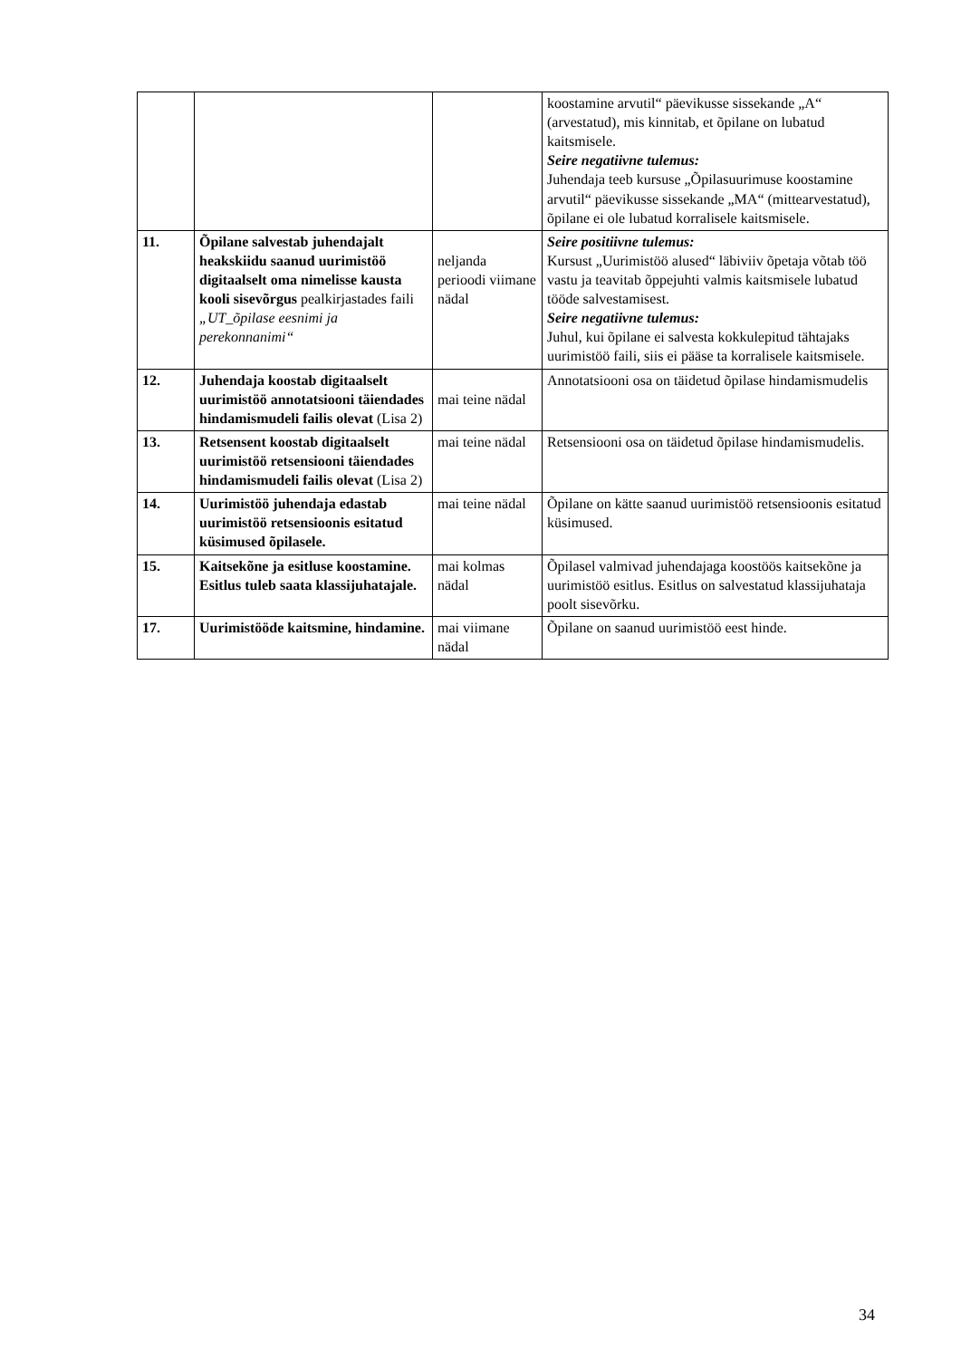| | | | koostamine arvutil“ päevikusse sissekande „A“ (arvestatud), mis kinnitab, et õpilane on lubatud kaitsmisele. Seire negatiivne tulemus: Juhendaja teeb kursuse „Õpilasuurimuse koostamine arvutil“ päevikusse sissekande „MA“ (mittearvestatud), õpilane ei ole lubatud korralisele kaitsmisele. |
| 11. | Õpilane salvestab juhendajalt heakskiidu saanud uurimistöö digitaalselt oma nimelisse kausta kooli sisevõrgus pealkirjastades faili „UT_õpilase eesnimi ja perekonnanimi“ | neljanda perioodi viimane nädal | Seire positiivne tulemus: Kursust „Uurimistöö alused“ läbiviiv õpetaja võtab töö vastu ja teavitab õppejuhti valmis kaitsmisele lubatud tööde salvestamisest. Seire negatiivne tulemus: Juhul, kui õpilane ei salvesta kokkulepitud tähtajaks uurimistöö faili, siis ei pääse ta korralisele kaitsmisele. |
| 12. | Juhendaja koostab digitaalselt uurimistöö annotatsiooni täiendades hindamismudeli failis olevat (Lisa 2) | mai teine nädal | Annotatsiooni osa on täidetud õpilase hindamismudelis |
| 13. | Retsensent koostab digitaalselt uurimistöö retsensiooni täiendades hindamismudeli failis olevat (Lisa 2) | mai teine nädal | Retsensiooni osa on täidetud õpilase hindamismudelis. |
| 14. | Uurimistöö juhendaja edastab uurimistöö retsensioonis esitatud küsimused õpilasele. | mai teine nädal | Õpilane on kätte saanud uurimistöö retsensioonis esitatud küsimused. |
| 15. | Kaitsekõne ja esitluse koostamine. Esitlus tuleb saata klassijuhatajale. | mai kolmas nädal | Õpilasel valmivad juhendajaga koostöös kaitsekõne ja uurimistöö esitlus. Esitlus on salvestatud klassijuhataja poolt sisevõrku. |
| 17. | Uurimistööde kaitsmine, hindamine. | mai viimane nädal | Õpilane on saanud uurimistöö eest hinde. |
34